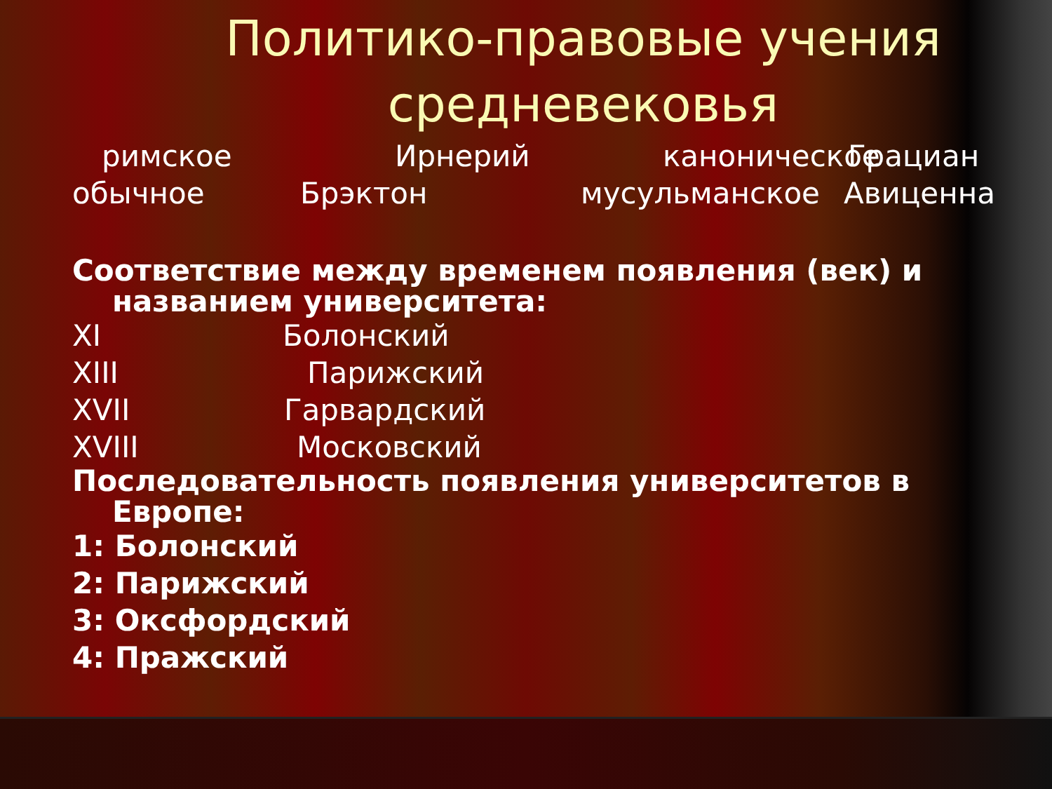Политико-правовые учения
средневековья
римское Ирнерий каноническое Грациан
обычное Брэктон мусульманское Авиценна
Соответствие между временем появления (век) и
названием университета:
XI Болонский
XIII Парижский
XVII Гарвардский
XVIII Московский
Последовательность появления университетов в
Европе:
1: Болонский
2: Парижский
3: Оксфордский
4: Пражский